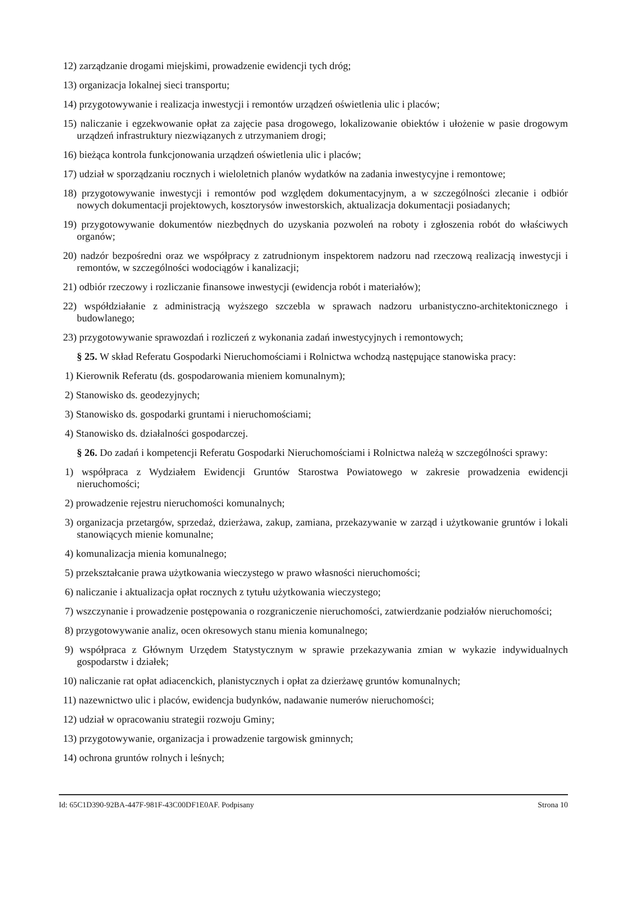12) zarządzanie drogami miejskimi, prowadzenie ewidencji tych dróg;
13) organizacja lokalnej sieci transportu;
14) przygotowywanie i realizacja inwestycji i remontów urządzeń oświetlenia ulic i placów;
15) naliczanie i egzekwowanie opłat za zajęcie pasa drogowego, lokalizowanie obiektów i ułożenie w pasie drogowym urządzeń infrastruktury niezwiązanych z utrzymaniem drogi;
16) bieżąca kontrola funkcjonowania urządzeń oświetlenia ulic i placów;
17) udział w sporządzaniu rocznych i wieloletnich planów wydatków na zadania inwestycyjne i remontowe;
18) przygotowywanie inwestycji i remontów pod względem dokumentacyjnym, a w szczególności zlecanie i odbiór nowych dokumentacji projektowych, kosztorysów inwestorskich, aktualizacja dokumentacji posiadanych;
19) przygotowywanie dokumentów niezbędnych do uzyskania pozwoleń na roboty i zgłoszenia robót do właściwych organów;
20) nadzór bezpośredni oraz we współpracy z zatrudnionym inspektorem nadzoru nad rzeczową realizacją inwestycji i remontów, w szczególności wodociągów i kanalizacji;
21) odbiór rzeczowy i rozliczanie finansowe inwestycji (ewidencja robót i materiałów);
22) współdziałanie z administracją wyższego szczebla w sprawach nadzoru urbanistyczno-architektonicznego i budowlanego;
23) przygotowywanie sprawozdań i rozliczeń z wykonania zadań inwestycyjnych i remontowych;
§ 25. W skład Referatu Gospodarki Nieruchomościami i Rolnictwa wchodzą następujące stanowiska pracy:
1) Kierownik Referatu (ds. gospodarowania mieniem komunalnym);
2) Stanowisko ds. geodezyjnych;
3) Stanowisko ds. gospodarki gruntami i nieruchomościami;
4) Stanowisko ds. działalności gospodarczej.
§ 26. Do zadań i kompetencji Referatu Gospodarki Nieruchomościami i Rolnictwa należą w szczególności sprawy:
1) współpraca z Wydziałem Ewidencji Gruntów Starostwa Powiatowego w zakresie prowadzenia ewidencji nieruchomości;
2) prowadzenie rejestru nieruchomości komunalnych;
3) organizacja przetargów, sprzedaż, dzierżawa, zakup, zamiana, przekazywanie w zarząd i użytkowanie gruntów i lokali stanowiących mienie komunalne;
4) komunalizacja mienia komunalnego;
5) przekształcanie prawa użytkowania wieczystego w prawo własności nieruchomości;
6) naliczanie i aktualizacja opłat rocznych z tytułu użytkowania wieczystego;
7) wszczynanie i prowadzenie postępowania o rozgraniczenie nieruchomości, zatwierdzanie podziałów nieruchomości;
8) przygotowywanie analiz, ocen okresowych stanu mienia komunalnego;
9) współpraca z Głównym Urzędem Statystycznym w sprawie przekazywania zmian w wykazie indywidualnych gospodarstw i działek;
10) naliczanie rat opłat adiacenckich, planistycznych i opłat za dzierżawę gruntów komunalnych;
11) nazewnictwo ulic i placów, ewidencja budynków, nadawanie numerów nieruchomości;
12) udział w opracowaniu strategii rozwoju Gminy;
13) przygotowywanie, organizacja i prowadzenie targowisk gminnych;
14) ochrona gruntów rolnych i leśnych;
Id: 65C1D390-92BA-447F-981F-43C00DF1E0AF. Podpisany Strona 10